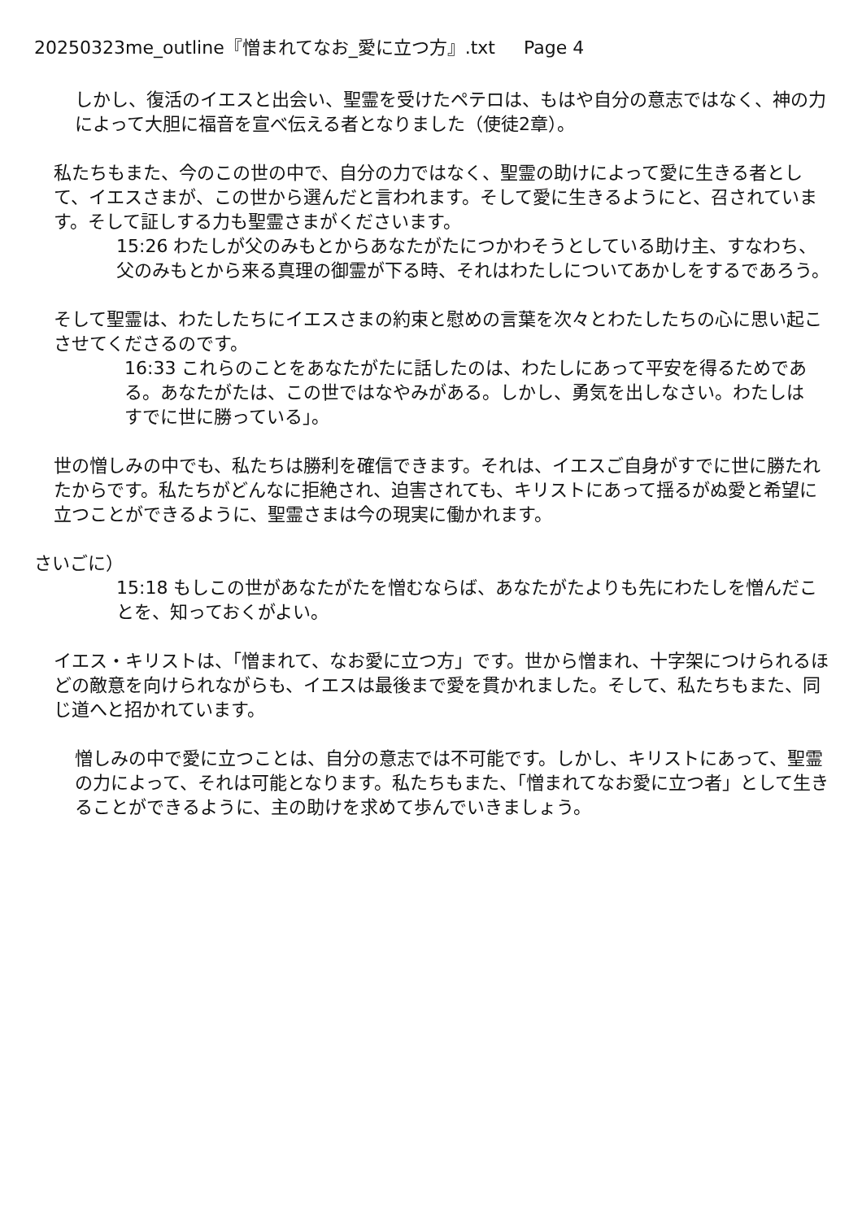20250323me_outline『憎まれてなお_愛に立つ方』.txt Page 4
しかし、復活のイエスと出会い、聖霊を受けたペテロは、もはや自分の意志ではなく、神の力によって大胆に福音を宣べ伝える者となりました（使徒2章）。
私たちもまた、今のこの世の中で、自分の力ではなく、聖霊の助けによって愛に生きる者として、イエスさまが、この世から選んだと言われます。そして愛に生きるようにと、召されています。そして証しする力も聖霊さまがくださいます。
15:26 わたしが父のみもとからあなたがたにつかわそうとしている助け主、すなわち、父のみもとから来る真理の御霊が下る時、それはわたしについてあかしをするであろう。
そして聖霊は、わたしたちにイエスさまの約束と慰めの言葉を次々とわたしたちの心に思い起こさせてくださるのです。
16:33 これらのことをあなたがたに話したのは、わたしにあって平安を得るためである。あなたがたは、この世ではなやみがある。しかし、勇気を出しなさい。わたしはすでに世に勝っている」。
世の憎しみの中でも、私たちは勝利を確信できます。それは、イエスご自身がすでに世に勝たれたからです。私たちがどんなに拒絶され、迫害されても、キリストにあって揺るがぬ愛と希望に立つことができるように、聖霊さまは今の現実に働かれます。
さいごに）
15:18 もしこの世があなたがたを憎むならば、あなたがたよりも先にわたしを憎んだことを、知っておくがよい。
イエス・キリストは、「憎まれて、なお愛に立つ方」です。世から憎まれ、十字架につけられるほどの敵意を向けられながらも、イエスは最後まで愛を貫かれました。そして、私たちもまた、同じ道へと招かれています。
憎しみの中で愛に立つことは、自分の意志では不可能です。しかし、キリストにあって、聖霊の力によって、それは可能となります。私たちもまた、「憎まれてなお愛に立つ者」として生きることができるように、主の助けを求めて歩んでいきましょう。